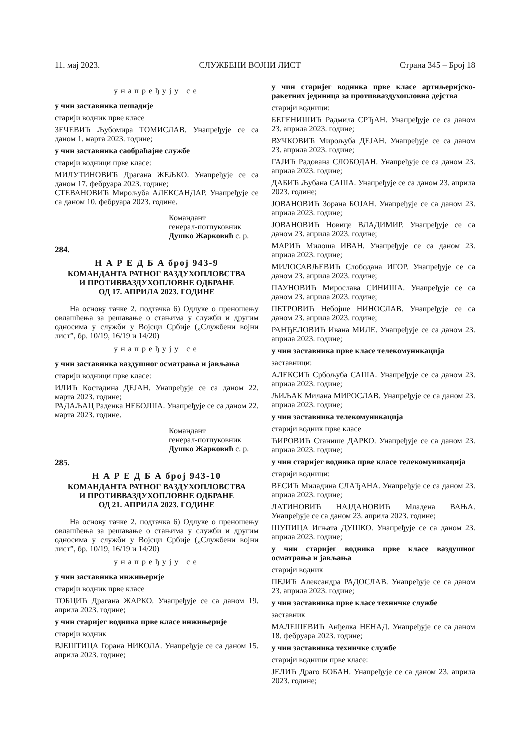11. мај 2023. СЛУЖБЕНИ ВОЈНИ ЛИСТ Страна 345 – Број 18
унапређују се
у чин заставника пешадије
старији водник прве класе
ЗЕЧЕВИЋ Љубомира ТОМИСЛАВ. Унапређује се са даном 1. марта 2023. године;
у чин заставника саобраћајне службе
старији водници прве класе:
МИЛУТИНОВИЋ Драгана ЖЕЉКО. Унапређује се са даном 17. фебруара 2023. године;
СТЕВАНОВИЋ Мирољуба АЛЕКСАНДАР. Унапређује се са даном 10. фебруара 2023. године.
Командант
генерал-потпуковник
Душко Жарковић с. р.
284.
Н А Р Е Д Б А број 943-9
КОМАНДАНТА РАТНОГ ВАЗДУХОПЛОВСТВА
И ПРОТИВВАЗДУХОПЛОВНЕ ОДБРАНЕ
ОД 17. АПРИЛА 2023. ГОДИНЕ
На основу тачке 2. подтачка 6) Одлуке о преношењу овлашћења за решавање о стањима у служби и другим односима у служби у Војсци Србије („Службени војни лист”, бр. 10/19, 16/19 и 14/20)
унапређују се
у чин заставника ваздушног осматрања и јављања
старији водници прве класе:
ИЛИЋ Костадина ДЕЈАН. Унапређује се са даном 22. марта 2023. године;
РАДАЉАЦ Раденка НЕБОЈША. Унапређује се са даном 22. марта 2023. године.
Командант
генерал-потпуковник
Душко Жарковић с. р.
285.
Н А Р Е Д Б А број 943-10
КОМАНДАНТА РАТНОГ ВАЗДУХОПЛОВСТВА
И ПРОТИВВАЗДУХОПЛОВНЕ ОДБРАНЕ
ОД 21. АПРИЛА 2023. ГОДИНЕ
На основу тачке 2. подтачка 6) Одлуке о преношењу овлашћења за решавање о стањима у служби и другим односима у служби у Војсци Србије („Службени војни лист”, бр. 10/19, 16/19 и 14/20)
унапређују се
у чин заставника инжињерије
старији водник прве класе
ТОБЦИЋ Драгана ЖАРКО. Унапређује се са даном 19. априла 2023. године;
у чин старијег водника прве класе инжињерије
старији водник
ВЈЕШТИЦА Горана НИКОЛА. Унапређује се са даном 15. априла 2023. године;
у чин старијег водника прве класе артиљеријско-ракетних јединица за противваздухопловна дејства
старији водници:
БЕГЕНИШИЋ Радмила СРЂАН. Унапређује се са даном 23. априла 2023. године;
ВУЧКОВИЋ Мирољуба ДЕЈАН. Унапређује се са даном 23. априла 2023. године;
ГАЈИЋ Радована СЛОБОДАН. Унапређује се са даном 23. априла 2023. године;
ДАБИЋ Љубана САША. Унапређује се са даном 23. априла 2023. године;
ЈОВАНОВИЋ Зорана БОЈАН. Унапређује се са даном 23. априла 2023. године;
ЈОВАНОВИЋ Новице ВЛАДИМИР. Унапређује се са даном 23. априла 2023. године;
МАРИЋ Милоша ИВАН. Унапређује се са даном 23. априла 2023. године;
МИЛОСАВЉЕВИЋ Слободана ИГОР. Унапређује се са даном 23. априла 2023. године;
ПАУНОВИЋ Мирослава СИНИША. Унапређује се са даном 23. априла 2023. године;
ПЕТРОВИЋ Небојше НИНОСЛАВ. Унапређује се са даном 23. априла 2023. године;
РАНЂЕЛОВИЋ Ивана МИЛЕ. Унапређује се са даном 23. априла 2023. године;
у чин заставника прве класе телекомуникација
заставници:
АЛЕКСИЋ Србољуба САША. Унапређује се са даном 23. априла 2023. године;
ЉИЉАК Милана МИРОСЛАВ. Унапређује се са даном 23. априла 2023. године;
у чин заставника телекомуникација
старији водник прве класе
ЋИРОВИЋ Станише ДАРКО. Унапређује се са даном 23. априла 2023. године;
у чин старијег водника прве класе телекомуникација
старији водници:
ВЕСИЋ Миладина СЛАЂАНА. Унапређује се са даном 23. априла 2023. године;
ЛАТИНОВИЋ НАЈДАНОВИЋ Младена ВАЊА. Унапређује се са даном 23. априла 2023. године;
ШУПИЦА Игњата ДУШКО. Унапређује се са даном 23. априла 2023. године;
у чин старијег водника прве класе ваздушног осматрања и јављања
старији водник
ПЕЈИЋ Александра РАДОСЛАВ. Унапређује се са даном 23. априла 2023. године;
у чин заставника прве класе техничке службе
заставник
МАЛЕШЕВИЋ Анђелка НЕНАД. Унапређује се са даном 18. фебруара 2023. године;
у чин заставника техничке службе
старији водници прве класе:
ЈЕЛИЋ Драго БОБАН. Унапређује се са даном 23. априла 2023. године;